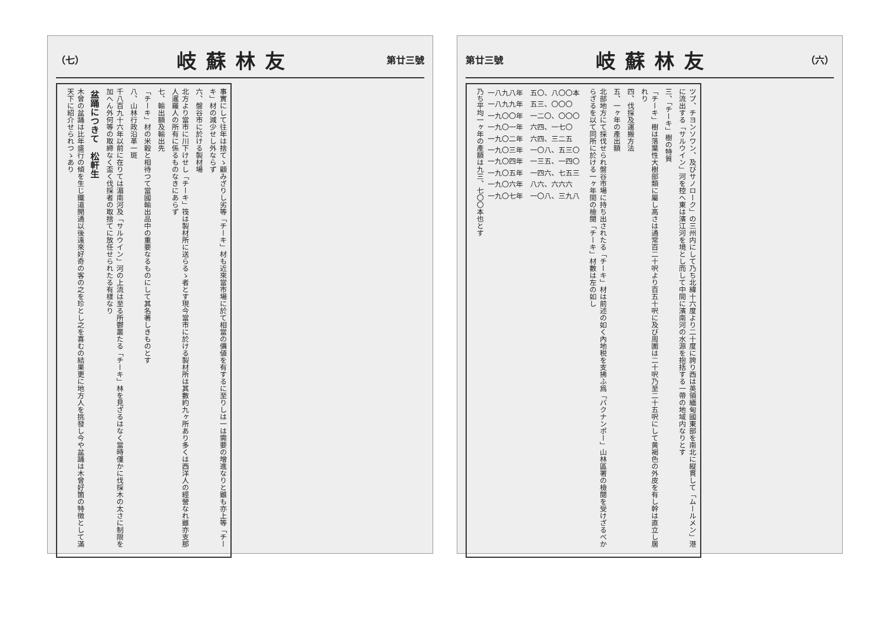（七） 岐蘇林友 第廿三號
事實にして往年は捨てゝ顧みざりし劣等「チーキ」材も近來當市場に於て相當の價値を有するに至りしは一は需要の增進なりと雖も亦上等「チーキ」材の減少せし外ならず
六、盤谷市に於ける製材場
北方より當市に川下けせし「チーキ」筏は製材所に送らるゝ者とす現今當市に於ける製材所は其數約九ヶ所あり多くは西洋人の經營なれ雖亦支那人暹羅人の所有に係るものなきにあらず
七、輸出額及輸出先
「チーキ」材の米穀と相待つて當國輸出品中の重要なるものにして其名著しきものとす
八、山林行政沿革一斑
千八百九十六年以前に在りては湄南河及「サルウイン」河の上流は至る所鬱叢たる「チーキ」林を見ざるはなく當時僅かに伐採木の太さに制限を加へん外何等の取締なく盃く伐採者の取捨てに放任せられたる有樣なり
盆踊につきて　松軒生
木曾の盆踊は比年盛行の傾を生じ鐵道開通以後遠來好奇の客の之を珍とし之を喜むの結果更に地方人を挑發し今や盆踊は木曾好箇の特徴として滿天下に紹介せられつゝあり
第廿三號 岐蘇林友 （六）
ツプ、チヨンソワン、及びサノローク」の三州内にして乃ち北緯十六度より二十度に誇り西は英領緬甸國東部を南北に縦貫して「ムールメン」港に流出する「サルウイン」河を控へ東は濱江河を境とし而して中間に濱南河の水源を抱括する一帶の地域内なりとす
三、「チーキ」樹の特質
「チーキ」樹は落葉性大樹部類に屬し高さは通常百二十呎より百五十呎に及び周圍は二十呎乃至二十五呎にして黄褐色の外皮を有し幹は直立し居れり
四、伐採及運搬方法
五、一ヶ年の產出額
北部地方にて採伐せられ盤谷市場に持ち出されたる「チーキ」材は前述の如く內地税を支拂ふ爲「バクナンポー」山林區署の檢閱を受けざるべからざるを以て同所に於ける一ヶ年間の檢閱「チーキ」材數は左の如し
| 一八九八年 | 五〇、八〇〇本 |
| 一八九九年 | 五三、〇〇〇 |
| 一九〇〇年 | 一二〇、〇〇〇 |
| 一九〇一年 | 六四、一七〇 |
| 一九〇二年 | 六四、三二五 |
| 一九〇三年 | 一〇八、五三〇 |
| 一九〇四年 | 一三五、一四〇 |
| 一九〇五年 | 一四六、七五三 |
| 一九〇六年 | 八六、六六六 |
| 一九〇七年 | 一〇八、三九八 |
乃ち平均一ヶ年の產額は九三、七〇〇本也とす